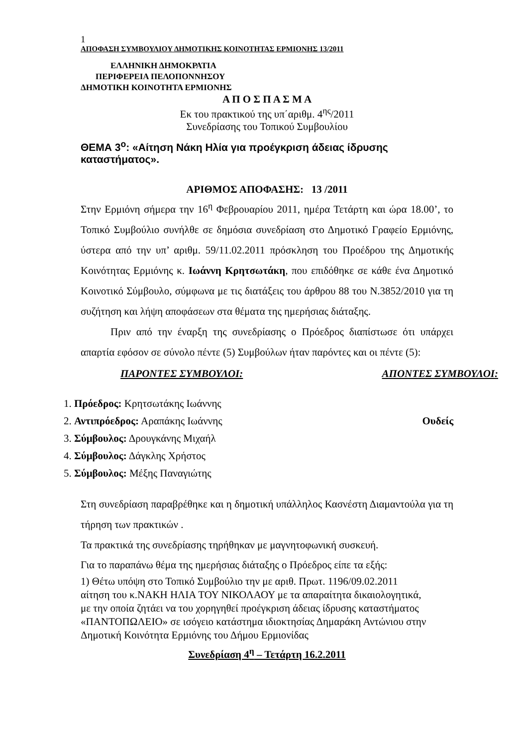1
ΑΠΟΦΑΣΗ ΣΥΜΒΟΥΛΙΟΥ ΔΗΜΟΤΙΚΗΣ ΚΟΙΝΟΤΗΤΑΣ ΕΡΜΙΟΝΗΣ 13/2011
ΕΛΛΗΝΙΚΗ ΔΗΜΟΚΡΑΤΙΑ
ΠΕΡΙΦΕΡΕΙΑ ΠΕΛΟΠΟΝΝΗΣΟΥ
ΔΗΜΟΤΙΚΗ ΚΟΙΝΟΤΗΤΑ ΕΡΜΙΟΝΗΣ
Α Π Ο Σ Π Α Σ Μ Α
Εκ του πρακτικού της υπ΄αριθμ. 4<sup>ης</sup>/2011
Συνεδρίασης του Τοπικού Συμβουλίου
ΘΕΜΑ 3<sup>ο</sup>: «Αίτηση Νάκη Ηλία για προέγκριση άδειας ίδρυσης καταστήματος».
ΑΡΙΘΜΟΣ ΑΠΟΦΑΣΗΣ: 13 /2011
Στην Ερμιόνη σήμερα την 16<sup>η</sup> Φεβρουαρίου 2011, ημέρα Τετάρτη και ώρα 18.00’, το Τοπικό Συμβούλιο συνήλθε σε δημόσια συνεδρίαση στο Δημοτικό Γραφείο Ερμιόνης, ύστερα από την υπ’ αριθμ. 59/11.02.2011 πρόσκληση του Προέδρου της Δημοτικής Κοινότητας Ερμιόνης κ. Ιωάννη Κρητσωτάκη, που επιδόθηκε σε κάθε ένα Δημοτικό Κοινοτικό Σύμβουλο, σύμφωνα με τις διατάξεις του άρθρου 88 του Ν.3852/2010 για τη συζήτηση και λήψη αποφάσεων στα θέματα της ημερήσιας διάταξης.
Πριν από την έναρξη της συνεδρίασης ο Πρόεδρος διαπίστωσε ότι υπάρχει απαρτία εφόσον σε σύνολο πέντε (5) Συμβούλων ήταν παρόντες και οι πέντε (5):
ΠΑΡΟΝΤΕΣ ΣΥΜΒΟΥΛΟΙ: ΑΠΟΝΤΕΣ ΣΥΜΒΟΥΛΟΙ:
1. Πρόεδρος: Κρητσωτάκης Ιωάννης
2. Αντιπρόεδρος: Αραπάκης Ιωάννης Ουδείς
3. Σύμβουλος: Δρουγκάνης Μιχαήλ
4. Σύμβουλος: Δάγκλης Χρήστος
5. Σύμβουλος: Μέξης Παναγιώτης
Στη συνεδρίαση παραβρέθηκε και η δημοτική υπάλληλος Κασνέστη Διαμαντούλα για τη τήρηση των πρακτικών .
Τα πρακτικά της συνεδρίασης τηρήθηκαν με μαγνητοφωνική συσκευή.
Για το παραπάνω θέμα της ημερήσιας διάταξης ο Πρόεδρος είπε τα εξής:
1) Θέτω υπόψη στο Τοπικό Συμβούλιο την με αριθ. Πρωτ. 1196/09.02.2011 αίτηση του κ.ΝΑΚΗ ΗΛΙΑ ΤΟΥ ΝΙΚΟΛΑΟΥ με τα απαραίτητα δικαιολογητικά, με την οποία ζητάει να του χορηγηθεί προέγκριση άδειας ίδρυσης καταστήματος «ΠΑΝΤΟΠΩΛΕΙΟ» σε ισόγειο κατάστημα ιδιοκτησίας Δημαράκη Αντώνιου στην Δημοτική Κοινότητα Ερμιόνης του Δήμου Ερμιονίδας
Συνεδρίαση 4<sup>η</sup> – Τετάρτη 16.2.2011